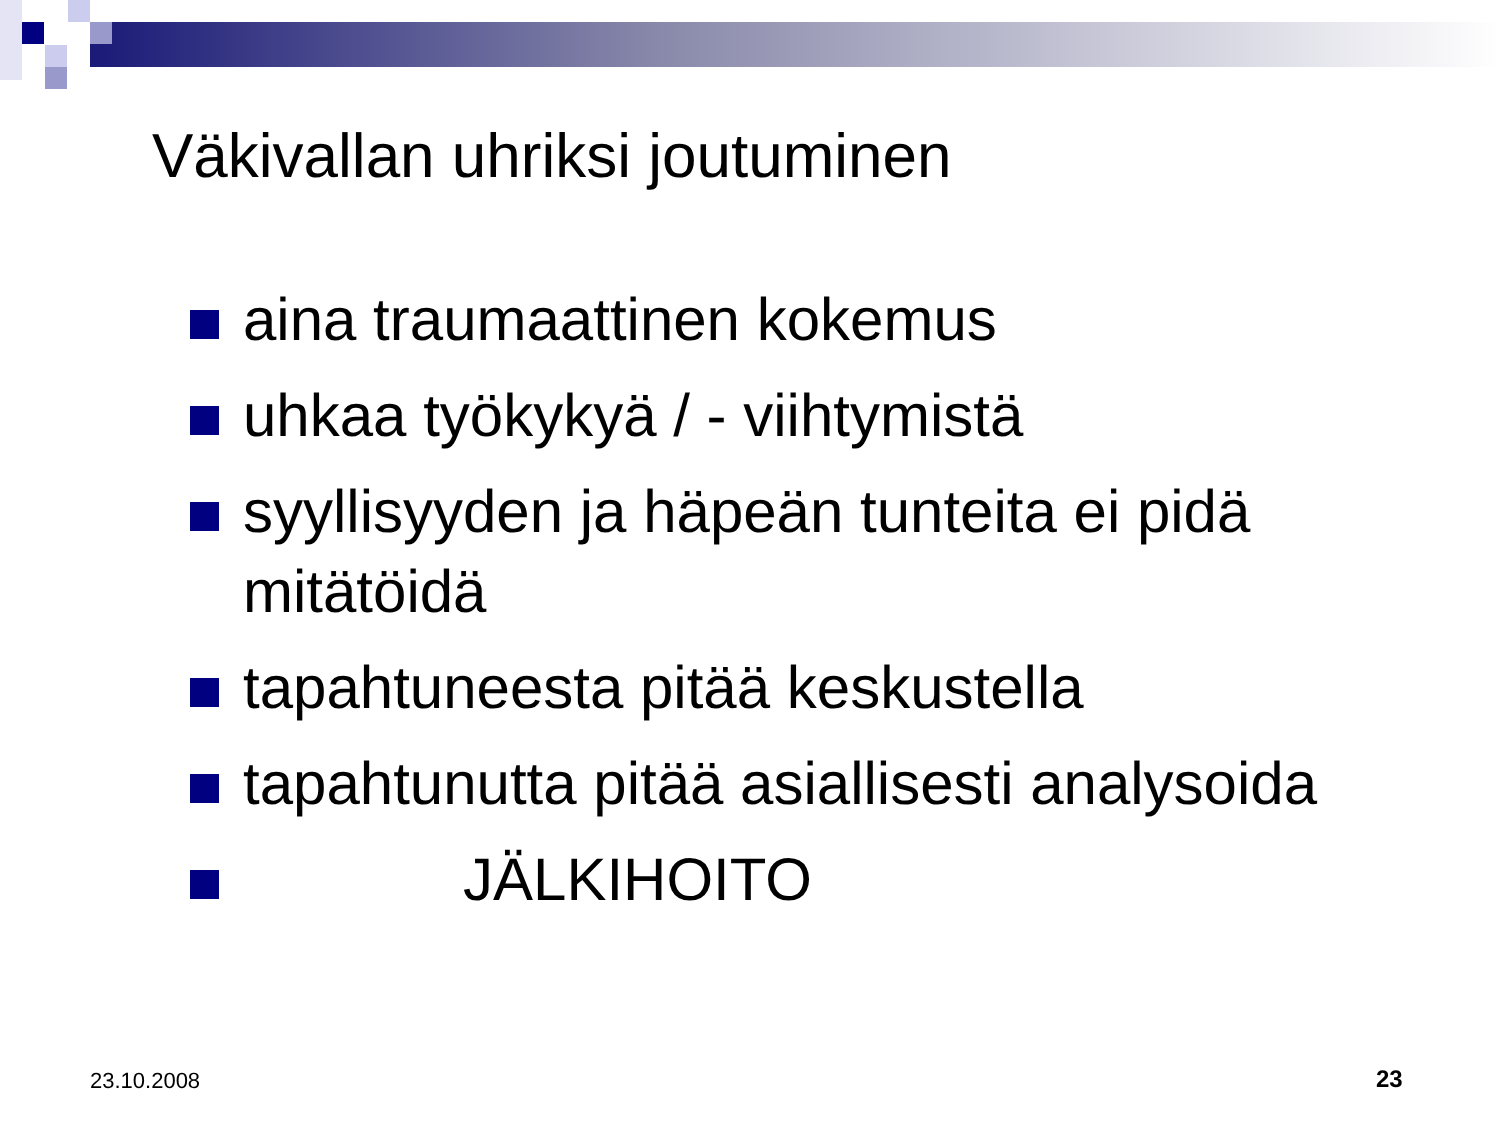Väkivallan uhriksi joutuminen
aina traumaattinen kokemus
uhkaa työkykyä / - viihtymistä
syyllisyyden ja häpeän tunteita ei pidä mitätöidä
tapahtuneesta pitää keskustella
tapahtunutta pitää asiallisesti analysoida
JÄLKIHOITO
23.10.2008 23